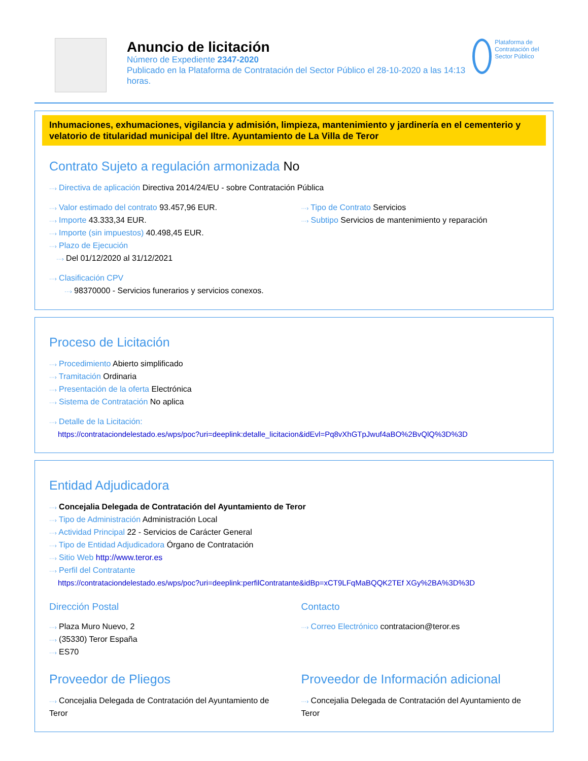Anuncio de licitación
Número de Expediente 2347-2020
Publicado en la Plataforma de Contratación del Sector Público el 28-10-2020 a las 14:13 horas.
Plataforma de Contratación del Sector Público
Inhumaciones, exhumaciones, vigilancia y admisión, limpieza, mantenimiento y jardinería en el cementerio y velatorio de titularidad municipal del Iltre. Ayuntamiento de La Villa de Teror
Contrato Sujeto a regulación armonizada No
···› Directiva de aplicación Directiva 2014/24/EU - sobre Contratación Pública
···› Valor estimado del contrato 93.457,96 EUR.
···› Importe 43.333,34 EUR.
···› Importe (sin impuestos) 40.498,45 EUR.
···› Plazo de Ejecución
···› Del 01/12/2020 al 31/12/2021
···› Tipo de Contrato Servicios
···› Subtipo Servicios de mantenimiento y reparación
···› Clasificación CPV
···› 98370000 - Servicios funerarios y servicios conexos.
Proceso de Licitación
···› Procedimiento Abierto simplificado
···› Tramitación Ordinaria
···› Presentación de la oferta Electrónica
···› Sistema de Contratación No aplica
···› Detalle de la Licitación:
https://contrataciondelestado.es/wps/poc?uri=deeplink:detalle_licitacion&idEvl=Pq8vXhGTpJwuf4aBO%2BvQlQ%3D%3D
Entidad Adjudicadora
···› Concejalia Delegada de Contratación del Ayuntamiento de Teror
···› Tipo de Administración Administración Local
···› Actividad Principal 22 - Servicios de Carácter General
···› Tipo de Entidad Adjudicadora Órgano de Contratación
···› Sitio Web http://www.teror.es
···› Perfil del Contratante
https://contrataciondelestado.es/wps/poc?uri=deeplink:perfilContratante&idBp=xCT9LFqMaBQQK2TEf XGy%2BA%3D%3D
Dirección Postal
···› Plaza Muro Nuevo, 2
···› (35330) Teror España
···› ES70
Contacto
···› Correo Electrónico contratacion@teror.es
Proveedor de Pliegos
···› Concejalia Delegada de Contratación del Ayuntamiento de Teror
Proveedor de Información adicional
···› Concejalia Delegada de Contratación del Ayuntamiento de Teror